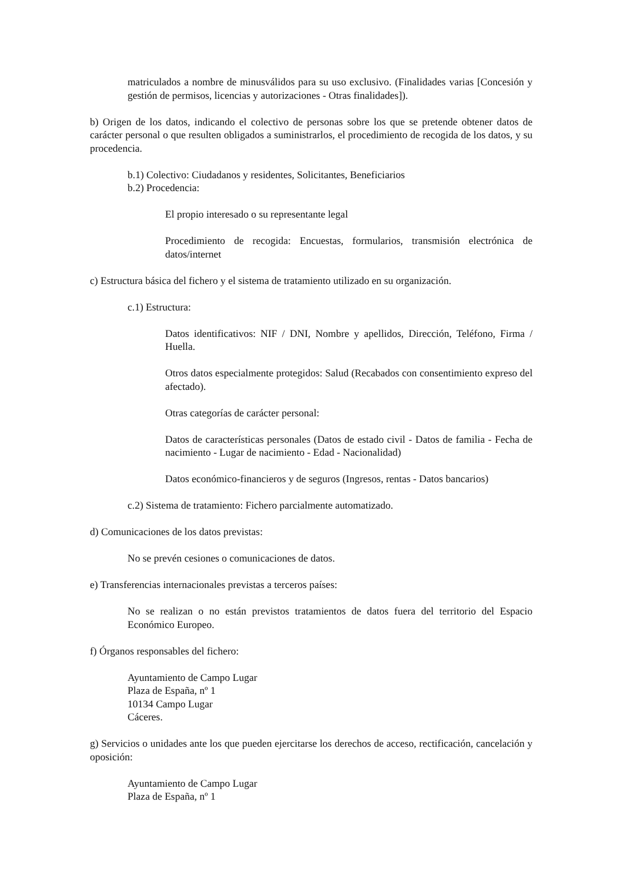matriculados a nombre de minusválidos para su uso exclusivo. (Finalidades varias [Concesión y gestión de permisos, licencias y autorizaciones - Otras finalidades]).
b) Origen de los datos, indicando el colectivo de personas sobre los que se pretende obtener datos de carácter personal o que resulten obligados a suministrarlos, el procedimiento de recogida de los datos, y su procedencia.
b.1) Colectivo: Ciudadanos y residentes, Solicitantes, Beneficiarios
b.2) Procedencia:
El propio interesado o su representante legal
Procedimiento de recogida: Encuestas, formularios, transmisión electrónica de datos/internet
c) Estructura básica del fichero y el sistema de tratamiento utilizado en su organización.
c.1) Estructura:
Datos identificativos: NIF / DNI, Nombre y apellidos, Dirección, Teléfono, Firma / Huella.
Otros datos especialmente protegidos: Salud (Recabados con consentimiento expreso del afectado).
Otras categorías de carácter personal:
Datos de características personales (Datos de estado civil - Datos de familia - Fecha de nacimiento - Lugar de nacimiento - Edad - Nacionalidad)
Datos económico-financieros y de seguros (Ingresos, rentas - Datos bancarios)
c.2) Sistema de tratamiento: Fichero parcialmente automatizado.
d) Comunicaciones de los datos previstas:
No se prevén cesiones o comunicaciones de datos.
e) Transferencias internacionales previstas a terceros países:
No se realizan o no están previstos tratamientos de datos fuera del territorio del Espacio Económico Europeo.
f) Órganos responsables del fichero:
Ayuntamiento de Campo Lugar
Plaza de España, nº 1
10134 Campo Lugar
Cáceres.
g) Servicios o unidades ante los que pueden ejercitarse los derechos de acceso, rectificación, cancelación y oposición:
Ayuntamiento de Campo Lugar
Plaza de España, nº 1